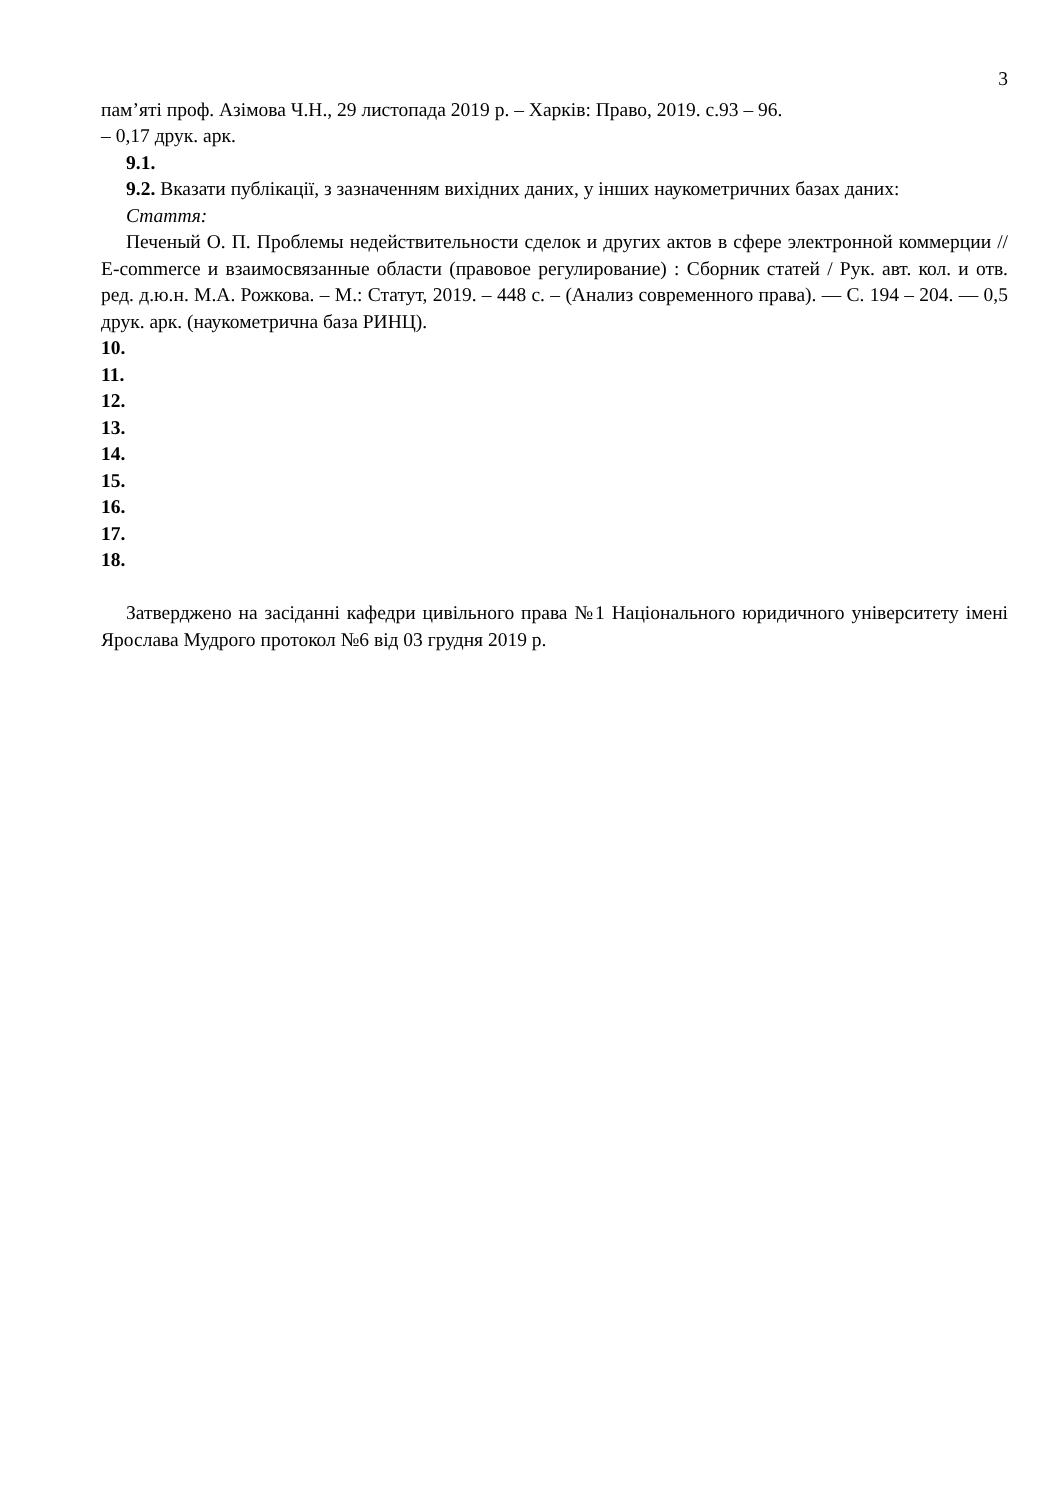3
пам’яті проф. Азімова Ч.Н., 29 листопада 2019 р. – Харків: Право, 2019. с.93 – 96.
– 0,17 друк. арк.
9.1.
9.2. Вказати публікації, з зазначенням вихідних даних, у інших наукометричних базах даних:
Стаття:
Печеный О. П. Проблемы недействительности сделок и других актов в сфере электронной коммерции // E-commerce и взаимосвязанные области (правовое регулирование) : Сборник статей / Рук. авт. кол. и отв. ред. д.ю.н. М.А. Рожкова. – М.: Статут, 2019. – 448 с. – (Анализ современного права). — С. 194 – 204. — 0,5 друк. арк. (наукометрична база РИНЦ).
10.
11.
12.
13.
14.
15.
16.
17.
18.
Затверджено на засіданні кафедри цивільного права №1 Національного юридичного університету імені Ярослава Мудрого протокол №6 від 03 грудня 2019 р.